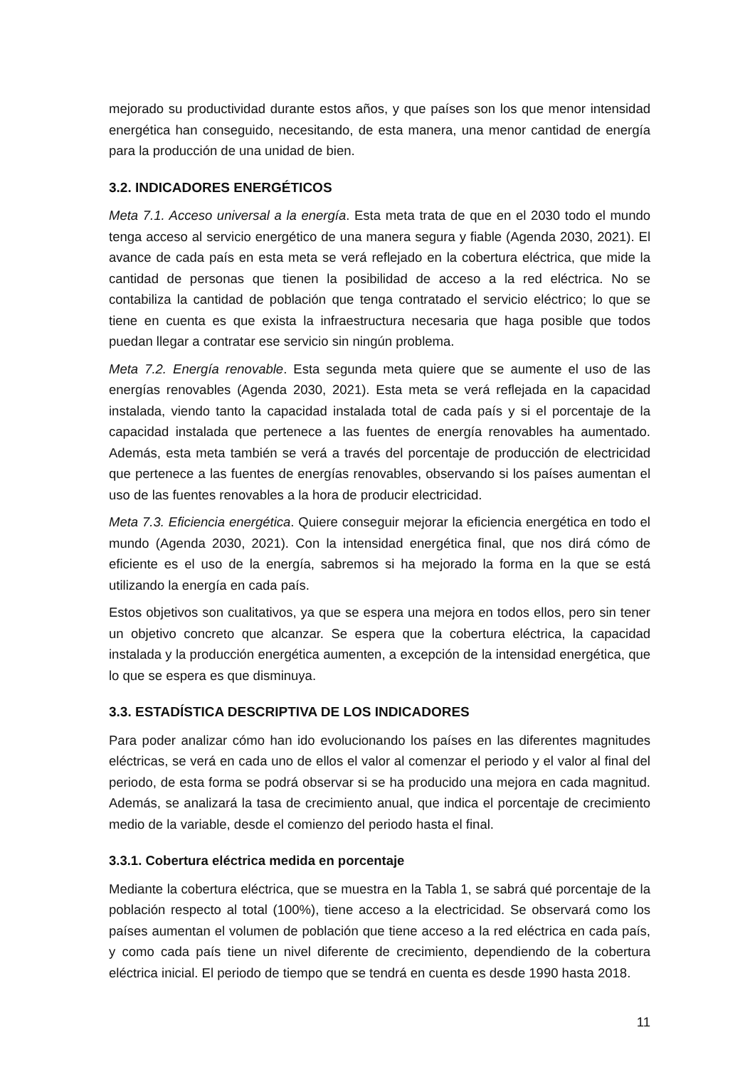mejorado su productividad durante estos años, y que países son los que menor intensidad energética han conseguido, necesitando, de esta manera, una menor cantidad de energía para la producción de una unidad de bien.
3.2. INDICADORES ENERGÉTICOS
Meta 7.1. Acceso universal a la energía. Esta meta trata de que en el 2030 todo el mundo tenga acceso al servicio energético de una manera segura y fiable (Agenda 2030, 2021). El avance de cada país en esta meta se verá reflejado en la cobertura eléctrica, que mide la cantidad de personas que tienen la posibilidad de acceso a la red eléctrica. No se contabiliza la cantidad de población que tenga contratado el servicio eléctrico; lo que se tiene en cuenta es que exista la infraestructura necesaria que haga posible que todos puedan llegar a contratar ese servicio sin ningún problema.
Meta 7.2. Energía renovable. Esta segunda meta quiere que se aumente el uso de las energías renovables (Agenda 2030, 2021). Esta meta se verá reflejada en la capacidad instalada, viendo tanto la capacidad instalada total de cada país y si el porcentaje de la capacidad instalada que pertenece a las fuentes de energía renovables ha aumentado. Además, esta meta también se verá a través del porcentaje de producción de electricidad que pertenece a las fuentes de energías renovables, observando si los países aumentan el uso de las fuentes renovables a la hora de producir electricidad.
Meta 7.3. Eficiencia energética. Quiere conseguir mejorar la eficiencia energética en todo el mundo (Agenda 2030, 2021). Con la intensidad energética final, que nos dirá cómo de eficiente es el uso de la energía, sabremos si ha mejorado la forma en la que se está utilizando la energía en cada país.
Estos objetivos son cualitativos, ya que se espera una mejora en todos ellos, pero sin tener un objetivo concreto que alcanzar. Se espera que la cobertura eléctrica, la capacidad instalada y la producción energética aumenten, a excepción de la intensidad energética, que lo que se espera es que disminuya.
3.3. ESTADÍSTICA DESCRIPTIVA DE LOS INDICADORES
Para poder analizar cómo han ido evolucionando los países en las diferentes magnitudes eléctricas, se verá en cada uno de ellos el valor al comenzar el periodo y el valor al final del periodo, de esta forma se podrá observar si se ha producido una mejora en cada magnitud. Además, se analizará la tasa de crecimiento anual, que indica el porcentaje de crecimiento medio de la variable, desde el comienzo del periodo hasta el final.
3.3.1. Cobertura eléctrica medida en porcentaje
Mediante la cobertura eléctrica, que se muestra en la Tabla 1, se sabrá qué porcentaje de la población respecto al total (100%), tiene acceso a la electricidad. Se observará como los países aumentan el volumen de población que tiene acceso a la red eléctrica en cada país, y como cada país tiene un nivel diferente de crecimiento, dependiendo de la cobertura eléctrica inicial. El periodo de tiempo que se tendrá en cuenta es desde 1990 hasta 2018.
11